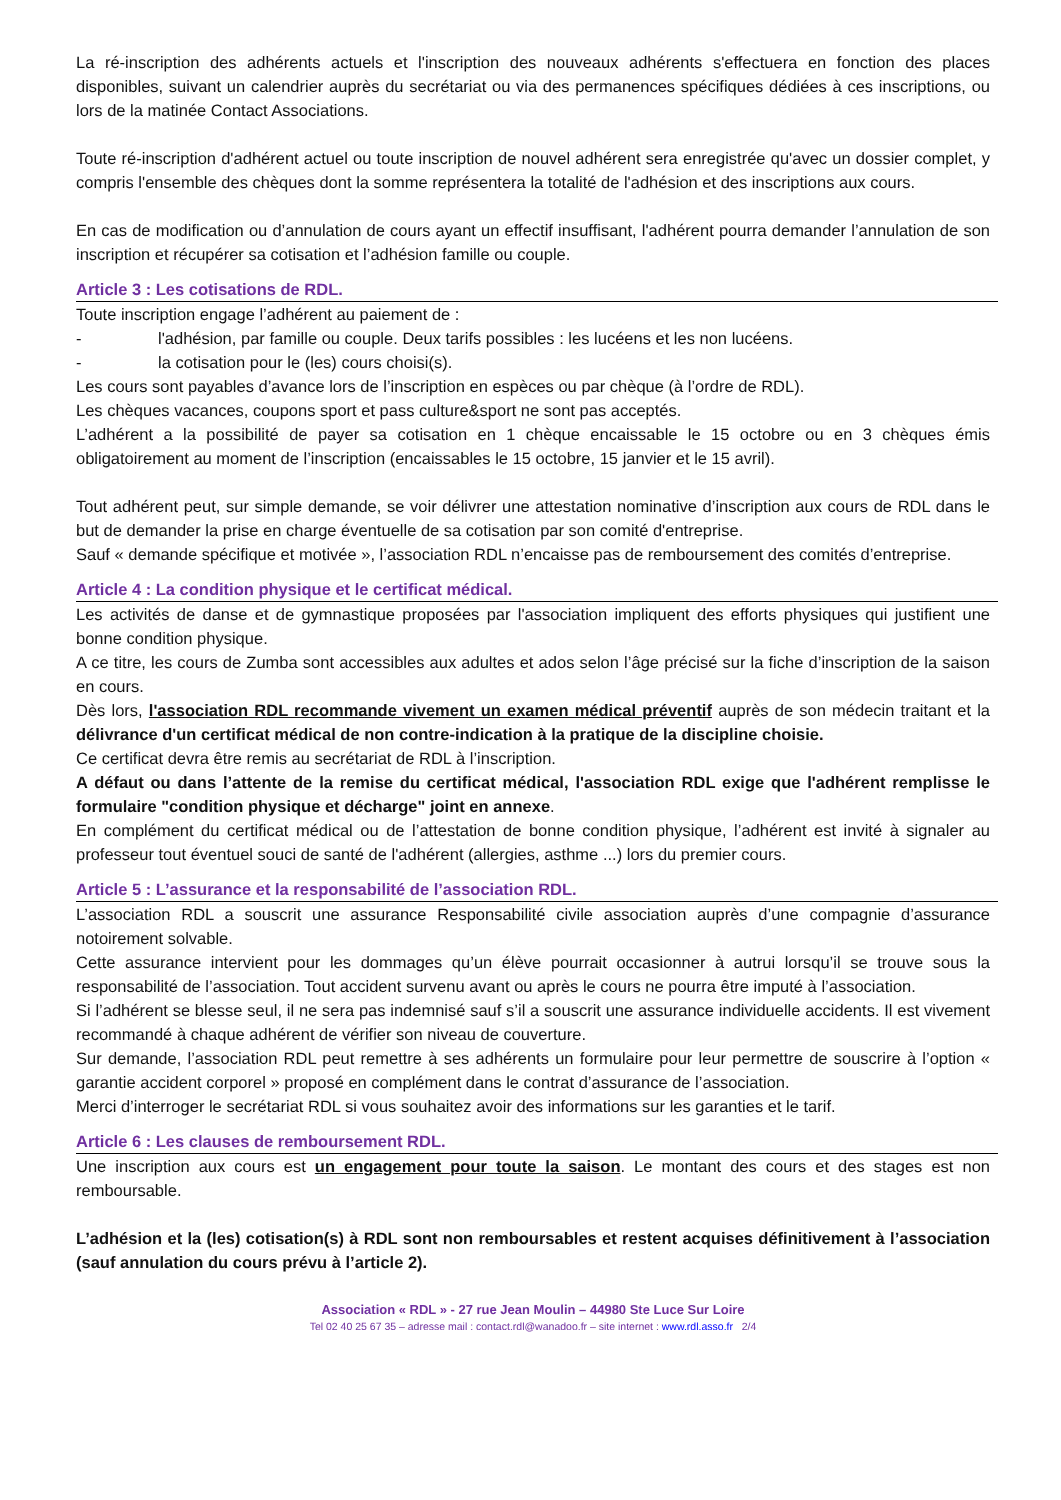La ré-inscription des adhérents actuels et l'inscription des nouveaux adhérents s'effectuera en fonction des places disponibles, suivant un calendrier auprès du secrétariat ou via des permanences spécifiques dédiées à ces inscriptions, ou lors de la matinée Contact Associations.
Toute ré-inscription d'adhérent actuel ou toute inscription de nouvel adhérent sera enregistrée qu'avec un dossier complet, y compris l'ensemble des chèques dont la somme représentera la totalité de l'adhésion et des inscriptions aux cours.
En cas de modification ou d’annulation de cours ayant un effectif insuffisant, l'adhérent pourra demander l’annulation de son inscription et récupérer sa cotisation et l’adhésion famille ou couple.
Article 3 : Les cotisations de RDL.
Toute inscription engage l’adhérent au paiement de :
- l'adhésion, par famille ou couple. Deux tarifs possibles : les lucéens et les non lucéens.
- la cotisation pour le (les) cours choisi(s).
Les cours sont payables d’avance lors de l’inscription en espèces ou par chèque (à l’ordre de RDL).
Les chèques vacances, coupons sport et pass culture&sport ne sont pas acceptés.
L’adhérent a la possibilité de payer sa cotisation en 1 chèque encaissable le 15 octobre ou en 3 chèques émis obligatoirement au moment de l’inscription (encaissables le 15 octobre, 15 janvier et le 15 avril).
Tout adhérent peut, sur simple demande, se voir délivrer une attestation nominative d’inscription aux cours de RDL dans le but de demander la prise en charge éventuelle de sa cotisation par son comité d'entreprise.
Sauf « demande spécifique et motivée », l’association RDL n’encaisse pas de remboursement des comités d’entreprise.
Article 4 : La condition physique et le certificat médical.
Les activités de danse et de gymnastique proposées par l'association impliquent des efforts physiques qui justifient une bonne condition physique.
A ce titre, les cours de Zumba sont accessibles aux adultes et ados selon l’âge précisé sur la fiche d’inscription de la saison en cours.
Dès lors, l'association RDL recommande vivement un examen médical préventif auprès de son médecin traitant et la délivrance d'un certificat médical de non contre-indication à la pratique de la discipline choisie.
Ce certificat devra être remis au secrétariat de RDL à l’inscription.
A défaut ou dans l’attente de la remise du certificat médical, l'association RDL exige que l'adhérent remplisse le formulaire "condition physique et décharge" joint en annexe.
En complément du certificat médical ou de l’attestation de bonne condition physique, l’adhérent est invité à signaler au professeur tout éventuel souci de santé de l'adhérent (allergies, asthme ...) lors du premier cours.
Article 5 : L’assurance et la responsabilité de l’association RDL.
L’association RDL a souscrit une assurance Responsabilité civile association auprès d’une compagnie d’assurance notoirement solvable.
Cette assurance intervient pour les dommages qu’un élève pourrait occasionner à autrui lorsqu’il se trouve sous la responsabilité de l’association. Tout accident survenu avant ou après le cours ne pourra être imputé à l’association.
Si l’adhérent se blesse seul, il ne sera pas indemnisé sauf s’il a souscrit une assurance individuelle accidents. Il est vivement recommandé à chaque adhérent de vérifier son niveau de couverture.
Sur demande, l’association RDL peut remettre à ses adhérents un formulaire pour leur permettre de souscrire à l’option « garantie accident corporel » proposé en complément dans le contrat d’assurance de l’association.
Merci d’interroger le secrétariat RDL si vous souhaitez avoir des informations sur les garanties et le tarif.
Article 6 : Les clauses de remboursement RDL.
Une inscription aux cours est un engagement pour toute la saison. Le montant des cours et des stages est non remboursable.
L’adhésion et la (les) cotisation(s) à RDL sont non remboursables et restent acquises définitivement à l’association (sauf annulation du cours prévu à l’article 2).
Association « RDL » - 27 rue Jean Moulin – 44980 Ste Luce Sur Loire
Tel 02 40 25 67 35 – adresse mail : contact.rdl@wanadoo.fr – site internet : www.rdl.asso.fr 2/4